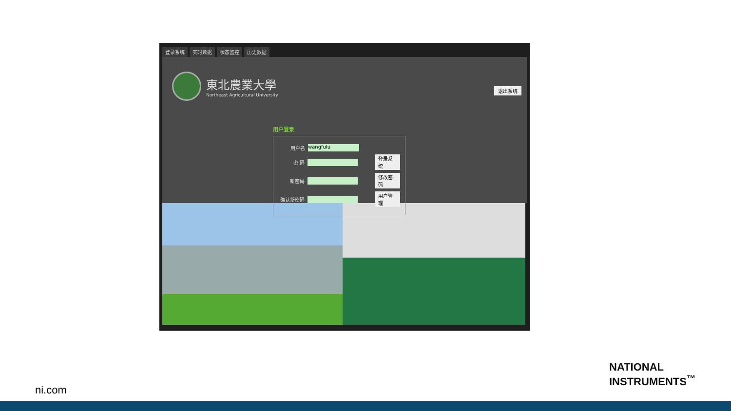登录系统 实时数据 状态监控 历史数据
東北農業大學
Northeast Agricultural University
退出系统
用户登录
用户名 wangfulu
密 码 登录系统
新密码 修改密码
确认新密码 用户管理
ni.com
NATIONAL
INSTRUMENTS<sup>™</sup>